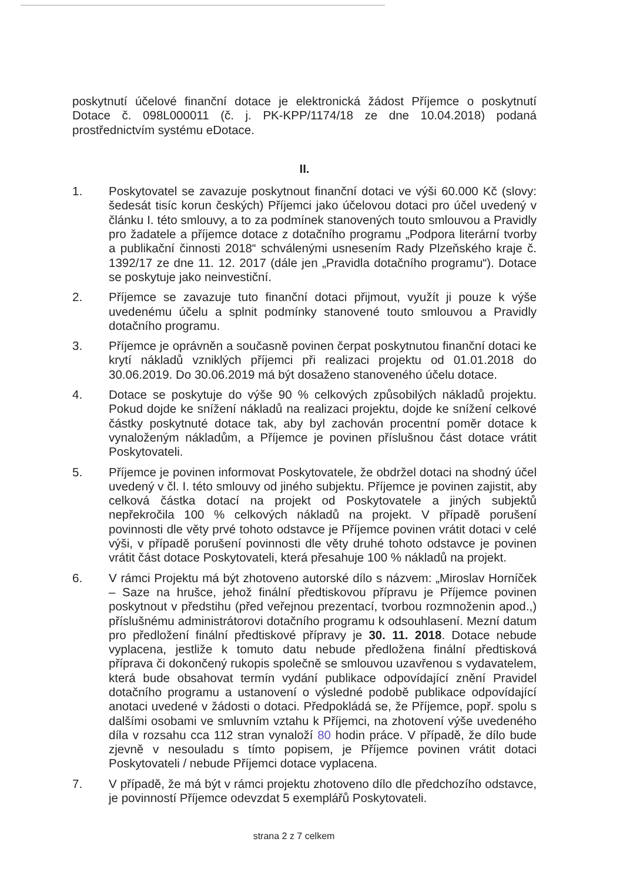poskytnutí účelové finanční dotace je elektronická žádost Příjemce o poskytnutí Dotace č. 098L000011 (č. j. PK-KPP/1174/18 ze dne 10.04.2018) podaná prostřednictvím systému eDotace.
II.
1. Poskytovatel se zavazuje poskytnout finanční dotaci ve výši 60.000 Kč (slovy: šedesát tisíc korun českých) Příjemci jako účelovou dotaci pro účel uvedený v článku I. této smlouvy, a to za podmínek stanovených touto smlouvou a Pravidly pro žadatele a příjemce dotace z dotačního programu „Podpora literární tvorby a publikační činnosti 2018“ schválenými usnesením Rady Plzeňského kraje č. 1392/17 ze dne 11. 12. 2017 (dále jen „Pravidla dotačního programu“). Dotace se poskytuje jako neinvestiční.
2. Příjemce se zavazuje tuto finanční dotaci přijmout, využít ji pouze k výše uvedenému účelu a splnit podmínky stanovené touto smlouvou a Pravidly dotačního programu.
3. Příjemce je oprávněn a současně povinen čerpat poskytnutou finanční dotaci ke krytí nákladů vzniklých příjemci při realizaci projektu od 01.01.2018 do 30.06.2019. Do 30.06.2019 má být dosaženo stanoveného účelu dotace.
4. Dotace se poskytuje do výše 90 % celkových způsobilých nákladů projektu. Pokud dojde ke snížení nákladů na realizaci projektu, dojde ke snížení celkové částky poskytnuté dotace tak, aby byl zachován procentní poměr dotace k vynaloženým nákladům, a Příjemce je povinen příslušnou část dotace vrátit Poskytovateli.
5. Příjemce je povinen informovat Poskytovatele, že obdržel dotaci na shodný účel uvedený v čl. I. této smlouvy od jiného subjektu. Příjemce je povinen zajistit, aby celková částka dotací na projekt od Poskytovatele a jiných subjektů nepřekročila 100 % celkových nákladů na projekt. V případě porušení povinnosti dle věty prvé tohoto odstavce je Příjemce povinen vrátit dotaci v celé výši, v případě porušení povinnosti dle věty druhé tohoto odstavce je povinen vrátit část dotace Poskytovateli, která přesahuje 100 % nákladů na projekt.
6. V rámci Projektu má být zhotoveno autorské dílo s názvem: „Miroslav Horníček – Saze na hrušce, jehož finální předtiskovou přípravu je Příjemce povinen poskytnout v předstihu (před veřejnou prezentací, tvorbou rozmnoženin apod.,) příslušnému administrátorovi dotačního programu k odsouhlasení. Mezní datum pro předložení finální předtiskové přípravy je 30. 11. 2018. Dotace nebude vyplacena, jestliže k tomuto datu nebude předložena finální předtisková příprava či dokončený rukopis společně se smlouvou uzavřenou s vydavatelem, která bude obsahovat termín vydání publikace odpovídající znění Pravidel dotačního programu a ustanovení o výsledné podobě publikace odpovídající anotaci uvedené v žádosti o dotaci. Předpokládá se, že Příjemce, popř. spolu s dalšími osobami ve smluvním vztahu k Příjemci, na zhotovení výše uvedeného díla v rozsahu cca 112 stran vynaloží 80 hodin práce. V případě, že dílo bude zjevně v nesouladu s tímto popisem, je Příjemce povinen vrátit dotaci Poskytovateli / nebude Příjemci dotace vyplacena.
7. V případě, že má být v rámci projektu zhotoveno dílo dle předchozího odstavce, je povinností Příjemce odevzdat 5 exemplářů Poskytovateli.
strana 2 z 7 celkem